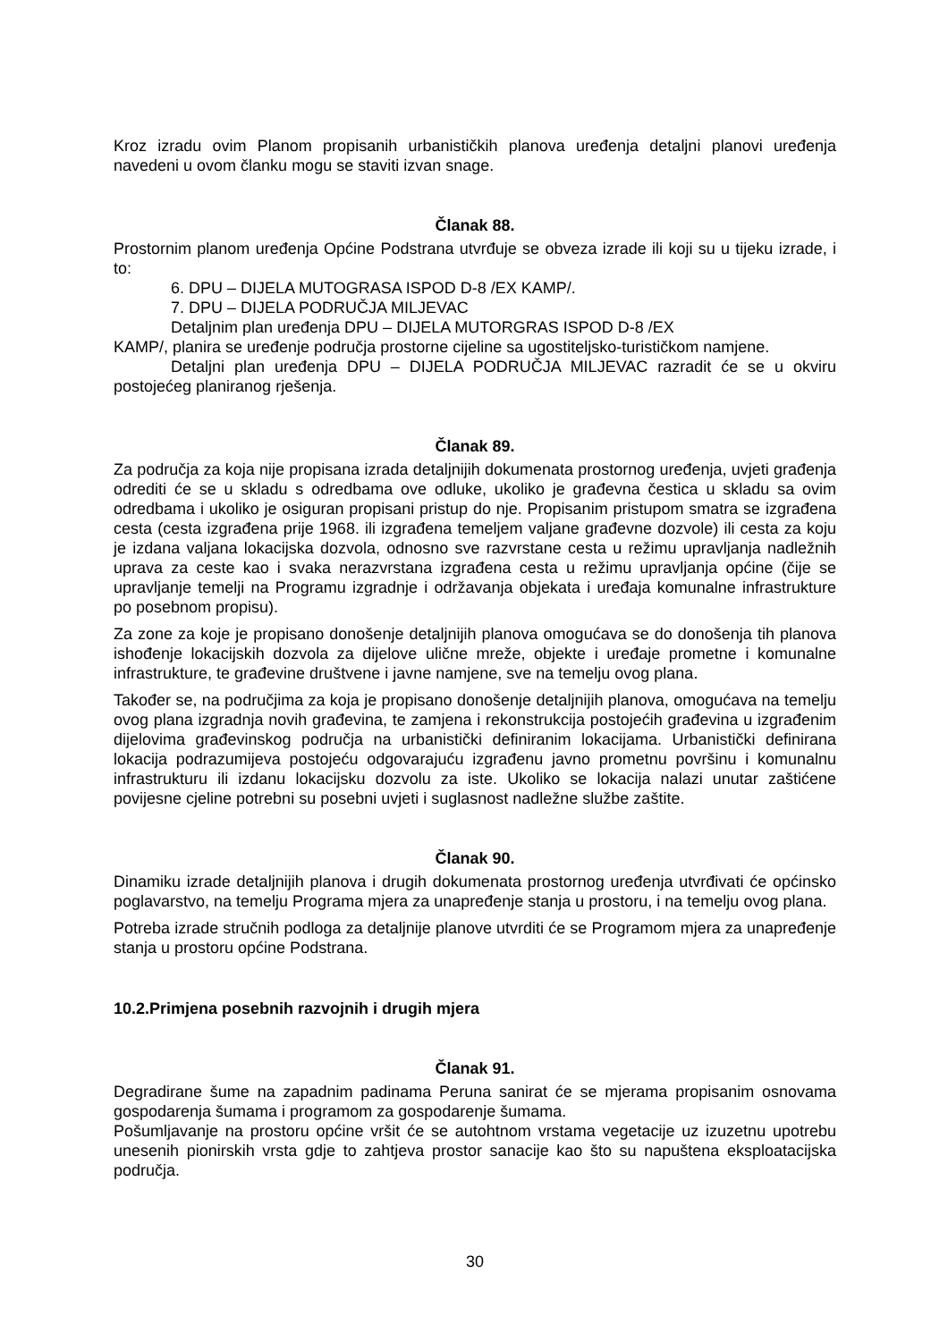Kroz izradu ovim Planom propisanih urbanističkih planova uređenja detaljni planovi uređenja navedeni u ovom članku mogu se staviti izvan snage.
Članak 88.
Prostornim planom uređenja Općine Podstrana utvrđuje se obveza izrade ili koji su u tijeku izrade, i to:
6. DPU – DIJELA MUTOGRASA ISPOD D-8 /EX KAMP/.
7. DPU – DIJELA PODRUČJA MILJEVAC
Detaljnim plan uređenja DPU – DIJELA MUTORGRAS ISPOD D-8 /EX
KAMP/, planira se uređenje područja prostorne cijeline sa ugostiteljsko-turističkom namjene.
Detaljni plan uređenja DPU – DIJELA PODRUČJA MILJEVAC razradit će se u okviru postojećeg planiranog rješenja.
Članak 89.
Za područja za koja nije propisana izrada detaljnijih dokumenata prostornog uređenja, uvjeti građenja odrediti će se u skladu s odredbama ove odluke, ukoliko je građevna čestica u skladu sa ovim odredbama i ukoliko je osiguran propisani pristup do nje. Propisanim pristupom smatra se izgrađena cesta (cesta izgrađena prije 1968. ili izgrađena temeljem valjane građevne dozvole) ili cesta za koju je izdana valjana lokacijska dozvola, odnosno sve razvrstane cesta u režimu upravljanja nadležnih uprava za ceste kao i svaka nerazvrstana izgrađena cesta u režimu upravljanja općine (čije se upravljanje temelji na Programu izgradnje i održavanja objekata i uređaja komunalne infrastrukture po posebnom propisu).
Za zone za koje je propisano donošenje detaljnijih planova omogućava se do donošenja tih planova ishođenje lokacijskih dozvola za dijelove ulične mreže, objekte i uređaje prometne i komunalne infrastrukture, te građevine društvene i javne namjene, sve na temelju ovog plana.
Također se, na područjima za koja je propisano donošenje detaljnijih planova, omogućava na temelju ovog plana izgradnja novih građevina, te zamjena i rekonstrukcija postojećih građevina u izgrađenim dijelovima građevinskog područja na urbanistički definiranim lokacijama. Urbanistički definirana lokacija podrazumijeva postojeću odgovarajuću izgrađenu javno prometnu površinu i komunalnu infrastrukturu ili izdanu lokacijsku dozvolu za iste. Ukoliko se lokacija nalazi unutar zaštićene povijesne cjeline potrebni su posebni uvjeti i suglasnost nadležne službe zaštite.
Članak 90.
Dinamiku izrade detaljnijih planova i drugih dokumenata prostornog uređenja utvrđivati će općinsko poglavarstvo, na temelju Programa mjera za unapređenje stanja u prostoru, i na temelju ovog plana.
Potreba izrade stručnih podloga za detaljnije planove utvrditi će se Programom mjera za unapređenje stanja u prostoru općine Podstrana.
10.2.Primjena posebnih razvojnih i drugih mjera
Članak 91.
Degradirane šume na zapadnim padinama Peruna sanirat će se mjerama propisanim osnovama gospodarenja šumama i programom za gospodarenje šumama.
Pošumljavanje na prostoru općine vršit će se autohtnom vrstama vegetacije uz izuzetnu upotrebu unesenih pionirskih vrsta gdje to zahtjeva prostor sanacije kao što su napuštena eksploatacijska područja.
30